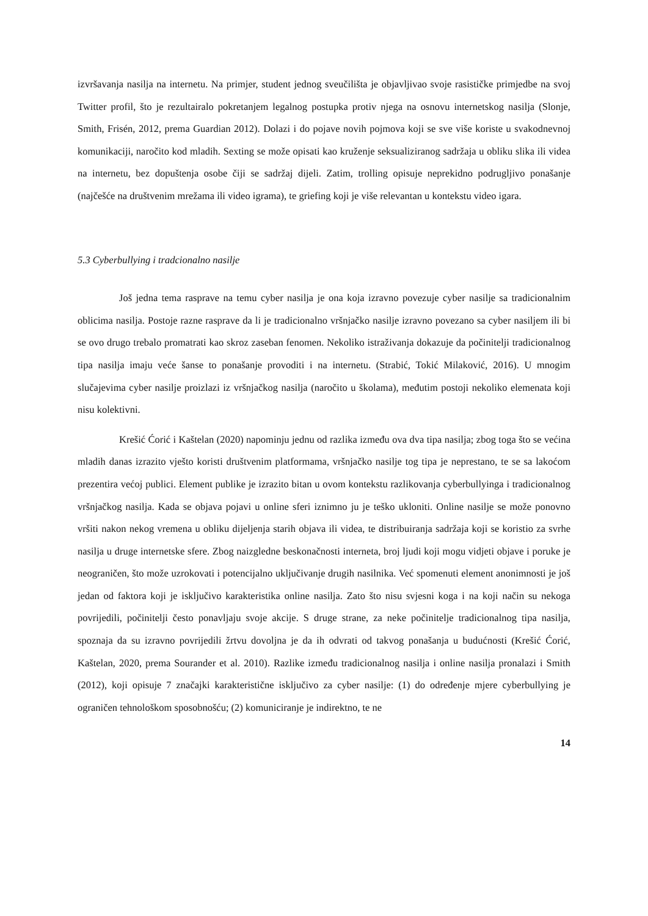izvršavanja nasilja na internetu. Na primjer, student jednog sveučilišta je objavljivao svoje rasističke primjedbe na svoj Twitter profil, što je rezultairalo pokretanjem legalnog postupka protiv njega na osnovu internetskog nasilja (Slonje, Smith, Frisén, 2012, prema Guardian 2012). Dolazi i do pojave novih pojmova koji se sve više koriste u svakodnevnoj komunikaciji, naročito kod mladih. Sexting se može opisati kao kruženje seksualiziranog sadržaja u obliku slika ili videa na internetu, bez dopuštenja osobe čiji se sadržaj dijeli. Zatim, trolling opisuje neprekidno podrugljivo ponašanje (najčešće na društvenim mrežama ili video igrama), te griefing koji je više relevantan u kontekstu video igara.
5.3 Cyberbullying i tradcionalno nasilje
Još jedna tema rasprave na temu cyber nasilja je ona koja izravno povezuje cyber nasilje sa tradicionalnim oblicima nasilja. Postoje razne rasprave da li je tradicionalno vršnjačko nasilje izravno povezano sa cyber nasiljem ili bi se ovo drugo trebalo promatrati kao skroz zaseban fenomen. Nekoliko istraživanja dokazuje da počinitelji tradicionalnog tipa nasilja imaju veće šanse to ponašanje provoditi i na internetu. (Strabić, Tokić Milaković, 2016). U mnogim slučajevima cyber nasilje proizlazi iz vršnjačkog nasilja (naročito u školama), međutim postoji nekoliko elemenata koji nisu kolektivni.
Krešić Ćorić i Kaštelan (2020) napominju jednu od razlika između ova dva tipa nasilja; zbog toga što se većina mladih danas izrazito vješto koristi društvenim platformama, vršnjačko nasilje tog tipa je neprestano, te se sa lakoćom prezentira većoj publici. Element publike je izrazito bitan u ovom kontekstu razlikovanja cyberbullyinga i tradicionalnog vršnjačkog nasilja. Kada se objava pojavi u online sferi iznimno ju je teško ukloniti. Online nasilje se može ponovno vršiti nakon nekog vremena u obliku dijeljenja starih objava ili videa, te distribuiranja sadržaja koji se koristio za svrhe nasilja u druge internetske sfere. Zbog naizgledne beskonačnosti interneta, broj ljudi koji mogu vidjeti objave i poruke je neograničen, što može uzrokovati i potencijalno uključivanje drugih nasilnika. Već spomenuti element anonimnosti je još jedan od faktora koji je isključivo karakteristika online nasilja. Zato što nisu svjesni koga i na koji način su nekoga povrijedili, počinitelji često ponavljaju svoje akcije. S druge strane, za neke počinitelje tradicionalnog tipa nasilja, spoznaja da su izravno povrijedili žrtvu dovoljna je da ih odvrati od takvog ponašanja u budućnosti (Krešić Ćorić, Kaštelan, 2020, prema Sourander et al. 2010). Razlike između tradicionalnog nasilja i online nasilja pronalazi i Smith (2012), koji opisuje 7 značajki karakteristične isključivo za cyber nasilje: (1) do određenje mjere cyberbullying je ograničen tehnološkom sposobnošću; (2) komuniciranje je indirektno, te ne
14